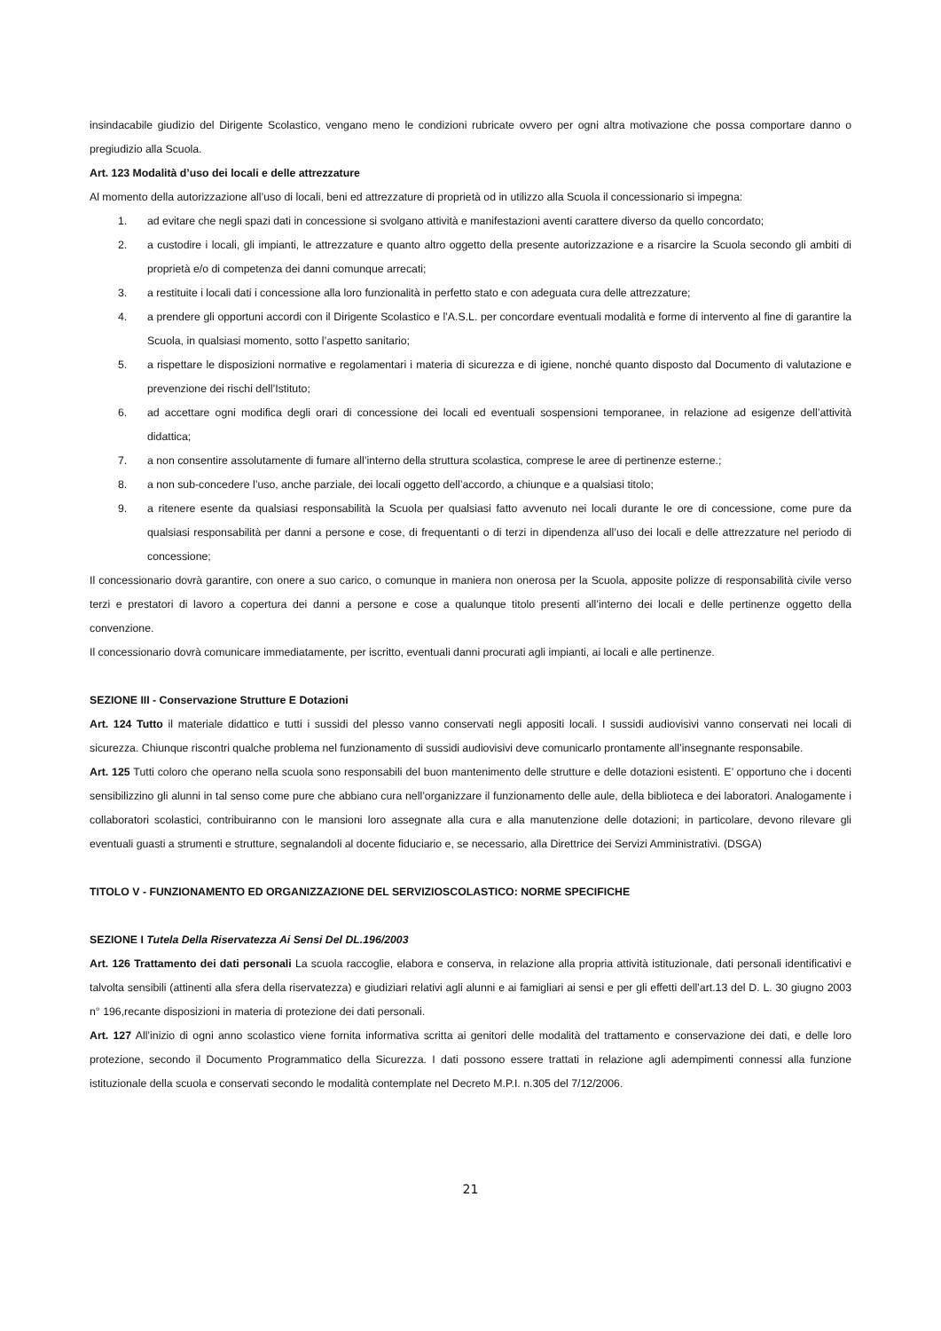insindacabile giudizio del Dirigente Scolastico, vengano meno le condizioni rubricate ovvero per ogni altra motivazione che possa comportare danno o pregiudizio alla Scuola.
Art. 123 Modalità d’uso dei locali e delle attrezzature
Al momento della autorizzazione all’uso di locali, beni ed attrezzature di proprietà od in utilizzo alla Scuola il concessionario si impegna:
1. ad evitare che negli spazi dati in concessione si svolgano attività e manifestazioni aventi carattere diverso da quello concordato;
2. a custodire i locali, gli impianti, le attrezzature e quanto altro oggetto della presente autorizzazione e a risarcire la Scuola secondo gli ambiti di proprietà e/o di competenza dei danni comunque arrecati;
3. a restituite i locali dati i concessione alla loro funzionalità in perfetto stato e con adeguata cura delle attrezzature;
4. a prendere gli opportuni accordi con il Dirigente Scolastico e l’A.S.L. per concordare eventuali modalità e forme di intervento al fine di garantire la Scuola, in qualsiasi momento, sotto l’aspetto sanitario;
5. a rispettare le disposizioni normative e regolamentari i materia di sicurezza e di igiene, nonché quanto disposto dal Documento di valutazione e prevenzione dei rischi dell’Istituto;
6. ad accettare ogni modifica degli orari di concessione dei locali ed eventuali sospensioni temporanee, in relazione ad esigenze dell’attività didattica;
7. a non consentire assolutamente di fumare all’interno della struttura scolastica, comprese le aree di pertinenze esterne.;
8. a non sub-concedere l’uso, anche parziale, dei locali oggetto dell’accordo, a chiunque e a qualsiasi titolo;
9. a ritenere esente da qualsiasi responsabilità la Scuola per qualsiasi fatto avvenuto nei locali durante le ore di concessione, come pure da qualsiasi responsabilità per danni a persone e cose, di frequentanti o di terzi in dipendenza all’uso dei locali e delle attrezzature nel periodo di concessione;
Il concessionario dovrà garantire, con onere a suo carico, o comunque in maniera non onerosa per la Scuola, apposite polizze di responsabilità civile verso terzi e prestatori di lavoro a copertura dei danni a persone e cose a qualunque titolo presenti all’interno dei locali e delle pertinenze oggetto della convenzione.
Il concessionario dovrà comunicare immediatamente, per iscritto, eventuali danni procurati agli impianti, ai locali e alle pertinenze.
SEZIONE III - Conservazione Strutture E Dotazioni
Art. 124 Tutto il materiale didattico e tutti i sussidi del plesso vanno conservati negli appositi locali. I sussidi audiovisivi vanno conservati nei locali di sicurezza. Chiunque riscontri qualche problema nel funzionamento di sussidi audiovisivi deve comunicarlo prontamente all’insegnante responsabile.
Art. 125 Tutti coloro che operano nella scuola sono responsabili del buon mantenimento delle strutture e delle dotazioni esistenti. E’ opportuno che i docenti sensibilizzino gli alunni in tal senso come pure che abbiano cura nell’organizzare il funzionamento delle aule, della biblioteca e dei laboratori. Analogamente i collaboratori scolastici, contribuiranno con le mansioni loro assegnate alla cura e alla manutenzione delle dotazioni; in particolare, devono rilevare gli eventuali guasti a strumenti e strutture, segnalandoli al docente fiduciario e, se necessario, alla Direttrice dei Servizi Amministrativi. (DSGA)
TITOLO V - FUNZIONAMENTO ED ORGANIZZAZIONE DEL SERVIZIOSCOLASTICO: NORME SPECIFICHE
SEZIONE I Tutela Della Riservatezza Ai Sensi Del DL.196/2003
Art. 126 Trattamento dei dati personali La scuola raccoglie, elabora e conserva, in relazione alla propria attività istituzionale, dati personali identificativi e talvolta sensibili (attinenti alla sfera della riservatezza) e giudiziari relativi agli alunni e ai famigliari ai sensi e per gli effetti dell’art.13 del D. L. 30 giugno 2003 n° 196,recante disposizioni in materia di protezione dei dati personali.
Art. 127 All’inizio di ogni anno scolastico viene fornita informativa scritta ai genitori delle modalità del trattamento e conservazione dei dati, e delle loro protezione, secondo il Documento Programmatico della Sicurezza. I dati possono essere trattati in relazione agli adempimenti connessi alla funzione istituzionale della scuola e conservati secondo le modalità contemplate nel Decreto M.P.I. n.305 del 7/12/2006.
21